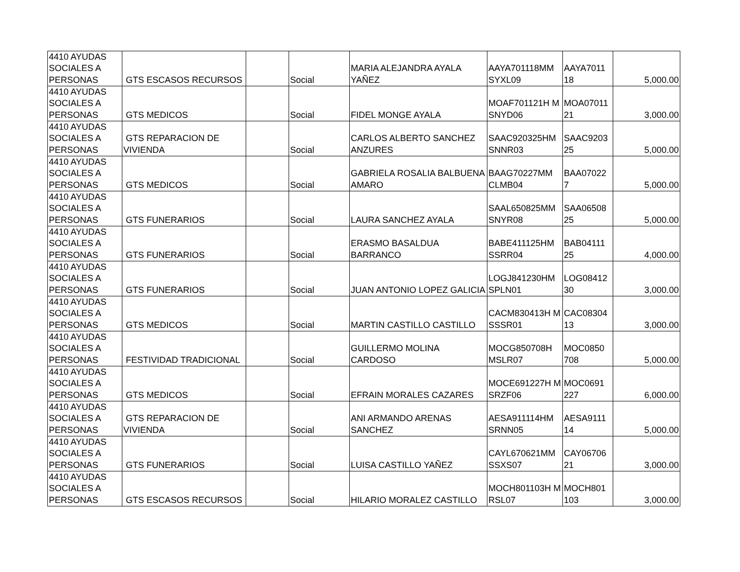| 4410 AYUDAS SOCIALES A PERSONAS | GTS ESCASOS RECURSOS | | Social | MARIA ALEJANDRA AYALA YAÑEZ | AAYA701118MM SYXL09 | AAYA7011 18 | 5,000.00 |
| 4410 AYUDAS SOCIALES A PERSONAS | GTS MEDICOS | | Social | FIDEL MONGE AYALA | MOAF701121H MSNYD06 | MOA07011 21 | 3,000.00 |
| 4410 AYUDAS SOCIALES A PERSONAS | GTS REPARACION DE VIVIENDA | | Social | CARLOS ALBERTO SANCHEZ ANZURES | SAAC920325HM SNNR03 | SAAC9203 25 | 5,000.00 |
| 4410 AYUDAS SOCIALES A PERSONAS | GTS MEDICOS | | Social | GABRIELA ROSALIA BALBUENA AMARO | BAAG70227MM CLMB04 | BAA07022 7 | 5,000.00 |
| 4410 AYUDAS SOCIALES A PERSONAS | GTS FUNERARIOS | | Social | LAURA SANCHEZ AYALA | SAAL650825MM SNYR08 | SAA06508 25 | 5,000.00 |
| 4410 AYUDAS SOCIALES A PERSONAS | GTS FUNERARIOS | | Social | ERASMO BASALDUA BARRANCO | BABE411125HM SSRR04 | BAB04111 25 | 4,000.00 |
| 4410 AYUDAS SOCIALES A PERSONAS | GTS FUNERARIOS | | Social | JUAN ANTONIO LOPEZ GALICIA | LOGJ841230HM SPLN01 | LOG08412 30 | 3,000.00 |
| 4410 AYUDAS SOCIALES A PERSONAS | GTS MEDICOS | | Social | MARTIN CASTILLO CASTILLO | CACM830413H MSSSR01 | CAC08304 13 | 3,000.00 |
| 4410 AYUDAS SOCIALES A PERSONAS | FESTIVIDAD TRADICIONAL | | Social | GUILLERMO MOLINA CARDOSO | MOCG850708H MSLR07 | MOC0850 708 | 5,000.00 |
| 4410 AYUDAS SOCIALES A PERSONAS | GTS MEDICOS | | Social | EFRAIN MORALES CAZARES | MOCE691227H MSRZF06 | MOC0691 227 | 6,000.00 |
| 4410 AYUDAS SOCIALES A PERSONAS | GTS REPARACION DE VIVIENDA | | Social | ANI ARMANDO ARENAS SANCHEZ | AESA911114HM SRNN05 | AESA9111 14 | 5,000.00 |
| 4410 AYUDAS SOCIALES A PERSONAS | GTS FUNERARIOS | | Social | LUISA CASTILLO YAÑEZ | CAYL670621MM SSXS07 | CAY06706 21 | 3,000.00 |
| 4410 AYUDAS SOCIALES A PERSONAS | GTS ESCASOS RECURSOS | | Social | HILARIO MORALEZ CASTILLO | MOCH801103H MRSL07 | MOCH801 103 | 3,000.00 |